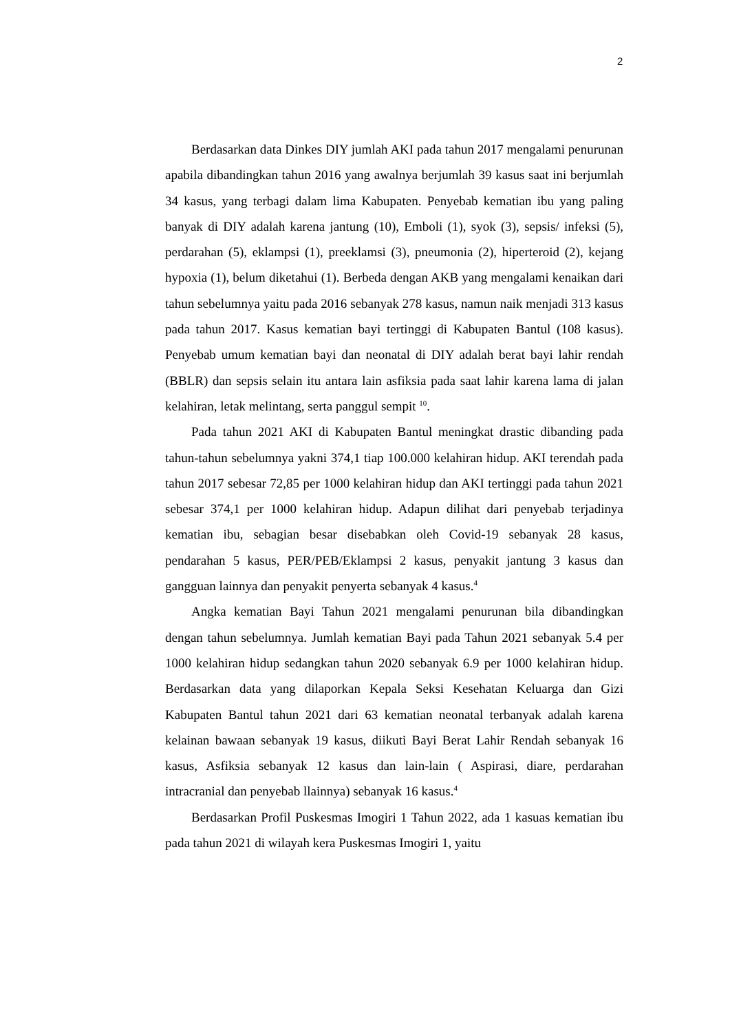2
Berdasarkan data Dinkes DIY jumlah AKI pada tahun 2017 mengalami penurunan apabila dibandingkan tahun 2016 yang awalnya berjumlah 39 kasus saat ini berjumlah 34 kasus, yang terbagi dalam lima Kabupaten. Penyebab kematian ibu yang paling banyak di DIY adalah karena jantung (10), Emboli (1), syok (3), sepsis/ infeksi (5), perdarahan (5), eklampsi (1), preeklamsi (3), pneumonia (2), hiperteroid (2), kejang hypoxia (1), belum diketahui (1). Berbeda dengan AKB yang mengalami kenaikan dari tahun sebelumnya yaitu pada 2016 sebanyak 278 kasus, namun naik menjadi 313 kasus pada tahun 2017. Kasus kematian bayi tertinggi di Kabupaten Bantul (108 kasus). Penyebab umum kematian bayi dan neonatal di DIY adalah berat bayi lahir rendah (BBLR) dan sepsis selain itu antara lain asfiksia pada saat lahir karena lama di jalan kelahiran, letak melintang, serta panggul sempit <sup>10</sup>.
Pada tahun 2021 AKI di Kabupaten Bantul meningkat drastic dibanding pada tahun-tahun sebelumnya yakni 374,1 tiap 100.000 kelahiran hidup. AKI terendah pada tahun 2017 sebesar 72,85 per 1000 kelahiran hidup dan AKI tertinggi pada tahun 2021 sebesar 374,1 per 1000 kelahiran hidup. Adapun dilihat dari penyebab terjadinya kematian ibu, sebagian besar disebabkan oleh Covid-19 sebanyak 28 kasus, pendarahan 5 kasus, PER/PEB/Eklampsi 2 kasus, penyakit jantung 3 kasus dan gangguan lainnya dan penyakit penyerta sebanyak 4 kasus.<sup>4</sup>
Angka kematian Bayi Tahun 2021 mengalami penurunan bila dibandingkan dengan tahun sebelumnya. Jumlah kematian Bayi pada Tahun 2021 sebanyak 5.4 per 1000 kelahiran hidup sedangkan tahun 2020 sebanyak 6.9 per 1000 kelahiran hidup. Berdasarkan data yang dilaporkan Kepala Seksi Kesehatan Keluarga dan Gizi Kabupaten Bantul tahun 2021 dari 63 kematian neonatal terbanyak adalah karena kelainan bawaan sebanyak 19 kasus, diikuti Bayi Berat Lahir Rendah sebanyak 16 kasus, Asfiksia sebanyak 12 kasus dan lain-lain ( Aspirasi, diare, perdarahan intracranial dan penyebab llainnya) sebanyak 16 kasus.<sup>4</sup>
Berdasarkan Profil Puskesmas Imogiri 1 Tahun 2022, ada 1 kasuas kematian ibu pada tahun 2021 di wilayah kera Puskesmas Imogiri 1, yaitu